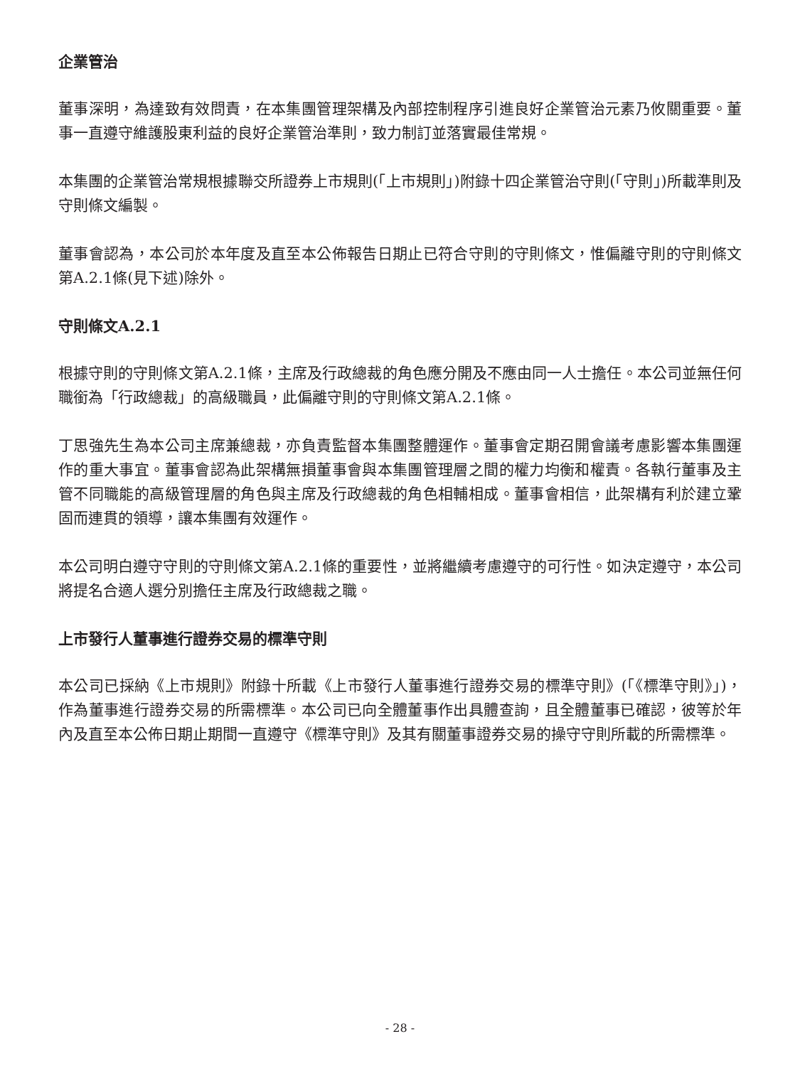企業管治
董事深明，為達致有效問責，在本集團管理架構及內部控制程序引進良好企業管治元素乃攸關重要。董事一直遵守維護股東利益的良好企業管治準則，致力制訂並落實最佳常規。
本集團的企業管治常規根據聯交所證券上市規則(「上市規則」)附錄十四企業管治守則(「守則」)所載準則及守則條文編製。
董事會認為，本公司於本年度及直至本公佈報告日期止已符合守則的守則條文，惟偏離守則的守則條文第A.2.1條(見下述)除外。
守則條文A.2.1
根據守則的守則條文第A.2.1條，主席及行政總裁的角色應分開及不應由同一人士擔任。本公司並無任何職銜為「行政總裁」的高級職員，此偏離守則的守則條文第A.2.1條。
丁思強先生為本公司主席兼總裁，亦負責監督本集團整體運作。董事會定期召開會議考慮影響本集團運作的重大事宜。董事會認為此架構無損董事會與本集團管理層之間的權力均衡和權責。各執行董事及主管不同職能的高級管理層的角色與主席及行政總裁的角色相輔相成。董事會相信，此架構有利於建立鞏固而連貫的領導，讓本集團有效運作。
本公司明白遵守守則的守則條文第A.2.1條的重要性，並將繼續考慮遵守的可行性。如決定遵守，本公司將提名合適人選分別擔任主席及行政總裁之職。
上市發行人董事進行證券交易的標準守則
本公司已採納《上市規則》附錄十所載《上市發行人董事進行證券交易的標準守則》(「《標準守則》」)，作為董事進行證券交易的所需標準。本公司已向全體董事作出具體查詢，且全體董事已確認，彼等於年內及直至本公佈日期止期間一直遵守《標準守則》及其有關董事證券交易的操守守則所載的所需標準。
- 28 -